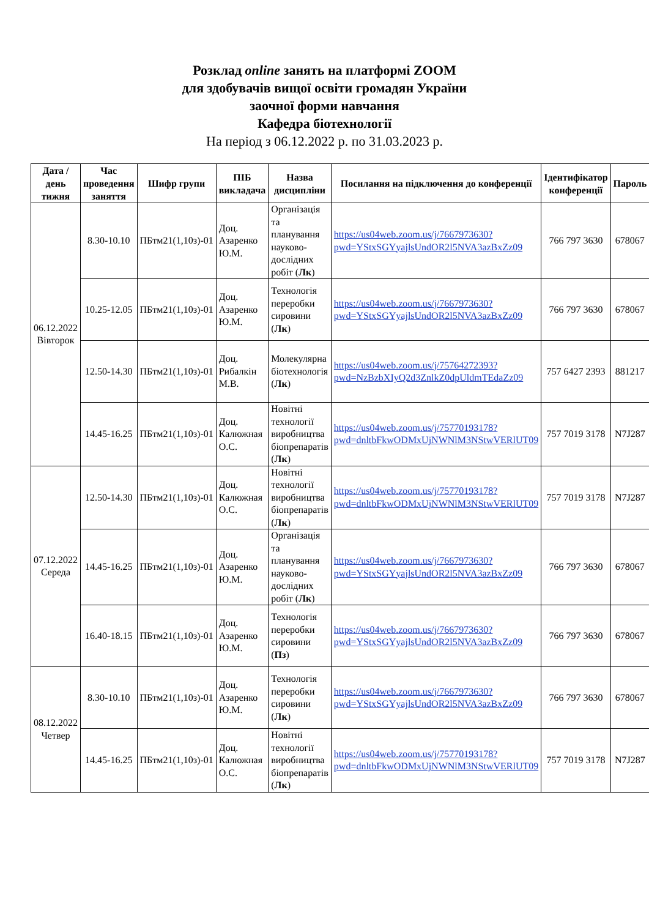Розклад online занять на платформі ZOOM
для здобувачів вищої освіти громадян України
заочної форми навчання
Кафедра біотехнології
На період з 06.12.2022 р. по 31.03.2023 р.
| Дата / день тижня | Час проведення заняття | Шифр групи | ПІБ викладача | Назва дисципліни | Посилання на підключення до конференції | Ідентифікатор конференції | Пароль |
| --- | --- | --- | --- | --- | --- | --- | --- |
| 06.12.2022 Вівторок | 8.30-10.10 | ПБтм21(1,10з)-01 | Доц. Азаренко Ю.М. | Організація та планування науково-дослідних робіт ( Лк ) | https://us04web.zoom.us/j/7667973630?pwd=YStxSGYyajlsUndOR2l5NVA3azBxZz09 | 766 797 3630 | 678067 |
| | 10.25-12.05 | ПБтм21(1,10з)-01 | Доц. Азаренко Ю.М. | Технологія переробки сировини ( Лк ) | https://us04web.zoom.us/j/7667973630?pwd=YStxSGYyajlsUndOR2l5NVA3azBxZz09 | 766 797 3630 | 678067 |
| | 12.50-14.30 | ПБтм21(1,10з)-01 | Доц. Рибалкін М.В. | Молекулярна біотехнологія ( Лк ) | https://us04web.zoom.us/j/75764272393?pwd=NzBzbXIyQ2d3ZnlkZ0dpUldmTEdaZz09 | 757 6427 2393 | 881217 |
| | 14.45-16.25 | ПБтм21(1,10з)-01 | Доц. Калюжная О.С. | Новітні технології виробництва біопрепаратів ( Лк ) | https://us04web.zoom.us/j/75770193178?pwd=dnltbFkwODMxUjNWNlM3NStwVERlUT09 | 757 7019 3178 | N7J287 |
| 07.12.2022 Середа | 12.50-14.30 | ПБтм21(1,10з)-01 | Доц. Калюжная О.С. | Новітні технології виробництва біопрепаратів ( Лк ) | https://us04web.zoom.us/j/75770193178?pwd=dnltbFkwODMxUjNWNlM3NStwVERlUT09 | 757 7019 3178 | N7J287 |
| | 14.45-16.25 | ПБтм21(1,10з)-01 | Доц. Азаренко Ю.М. | Організація та планування науково-дослідних робіт ( Лк ) | https://us04web.zoom.us/j/7667973630?pwd=YStxSGYyajlsUndOR2l5NVA3azBxZz09 | 766 797 3630 | 678067 |
| | 16.40-18.15 | ПБтм21(1,10з)-01 | Доц. Азаренко Ю.М. | Технологія переробки сировини ( Пз ) | https://us04web.zoom.us/j/7667973630?pwd=YStxSGYyajlsUndOR2l5NVA3azBxZz09 | 766 797 3630 | 678067 |
| 08.12.2022 Четвер | 8.30-10.10 | ПБтм21(1,10з)-01 | Доц. Азаренко Ю.М. | Технологія переробки сировини ( Лк ) | https://us04web.zoom.us/j/7667973630?pwd=YStxSGYyajlsUndOR2l5NVA3azBxZz09 | 766 797 3630 | 678067 |
| | 14.45-16.25 | ПБтм21(1,10з)-01 | Доц. Калюжная О.С. | Новітні технології виробництва біопрепаратів ( Лк ) | https://us04web.zoom.us/j/75770193178?pwd=dnltbFkwODMxUjNWNlM3NStwVERlUT09 | 757 7019 3178 | N7J287 |